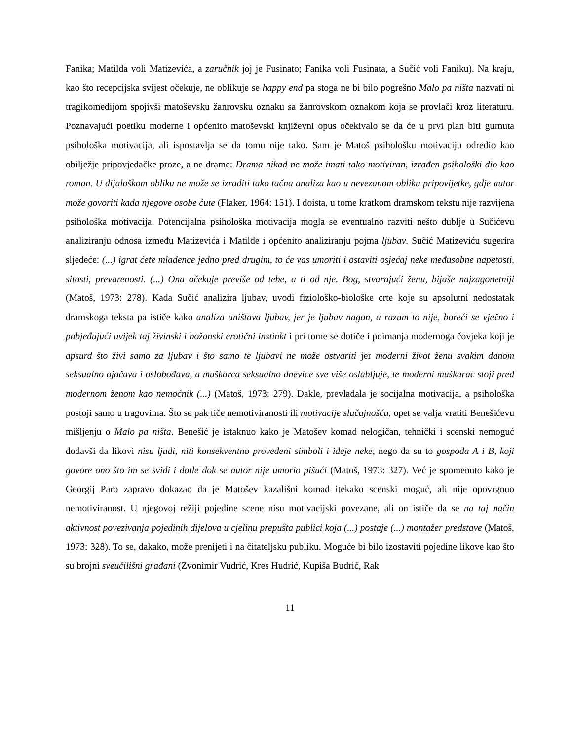Fanika; Matilda voli Matizevića, a zaručnik joj je Fusinato; Fanika voli Fusinata, a Sučić voli Faniku). Na kraju, kao što recepcijska svijest očekuje, ne oblikuje se happy end pa stoga ne bi bilo pogrešno Malo pa ništa nazvati ni tragikomedijom spojivši matoševsku žanrovsku oznaku sa žanrovskom oznakom koja se provlači kroz literaturu. Poznavajući poetiku moderne i općenito matoševski književni opus očekivalo se da će u prvi plan biti gurnuta psihološka motivacija, ali ispostavlja se da tomu nije tako. Sam je Matoš psihološku motivaciju odredio kao obilježje pripovjedačke proze, a ne drame: Drama nikad ne može imati tako motiviran, izrađen psihološki dio kao roman. U dijaloškom obliku ne može se izraditi tako tačna analiza kao u nevezanom obliku pripovijetke, gdje autor može govoriti kada njegove osobe ćute (Flaker, 1964: 151). I doista, u tome kratkom dramskom tekstu nije razvijena psihološka motivacija. Potencijalna psihološka motivacija mogla se eventualno razviti nešto dublje u Sučićevu analiziranju odnosa između Matizevića i Matilde i općenito analiziranju pojma ljubav. Sučić Matizeviću sugerira sljedeće: (...) igrat ćete mladence jedno pred drugim, to će vas umoriti i ostaviti osjećaj neke međusobne napetosti, sitosti, prevarenosti. (...) Ona očekuje previše od tebe, a ti od nje. Bog, stvarajući ženu, bijaše najzagonetniji (Matoš, 1973: 278). Kada Sučić analizira ljubav, uvodi fiziološko-biološke crte koje su apsolutni nedostatak dramskoga teksta pa ističe kako analiza uništava ljubav, jer je ljubav nagon, a razum to nije, boreći se vječno i pobjeđujući uvijek taj živinski i božanski erotični instinkt i pri tome se dotiče i poimanja modernoga čovjeka koji je apsurd što živi samo za ljubav i što samo te ljubavi ne može ostvariti jer moderni život ženu svakim danom seksualno ojačava i oslobođava, a muškarca seksualno dnevice sve više oslabljuje, te moderni muškarac stoji pred modernom ženom kao nemoćnik (...) (Matoš, 1973: 279). Dakle, prevladala je socijalna motivacija, a psihološka postoji samo u tragovima. Što se pak tiče nemotiviranosti ili motivacije slučajnošću, opet se valja vratiti Benešićevu mišljenju o Malo pa ništa. Benešić je istaknuo kako je Matošev komad nelogičan, tehnički i scenski nemoguć dodavši da likovi nisu ljudi, niti konsekventno provedeni simboli i ideje neke, nego da su to gospoda A i B, koji govore ono što im se svidi i dotle dok se autor nije umorio pišući (Matoš, 1973: 327). Već je spomenuto kako je Georgij Paro zapravo dokazao da je Matošev kazališni komad itekako scenski moguć, ali nije opovrgnuo nemotiviranost. U njegovoj režiji pojedine scene nisu motivacijski povezane, ali on ističe da se na taj način aktivnost povezivanja pojedinih dijelova u cjelinu prepušta publici koja (...) postaje (...) montažer predstave (Matoš, 1973: 328). To se, dakako, može prenijeti i na čitateljsku publiku. Moguće bi bilo izostaviti pojedine likove kao što su brojni sveučilišni građani (Zvonimir Vudrić, Kres Hudrić, Kupiša Budrić, Rak
11